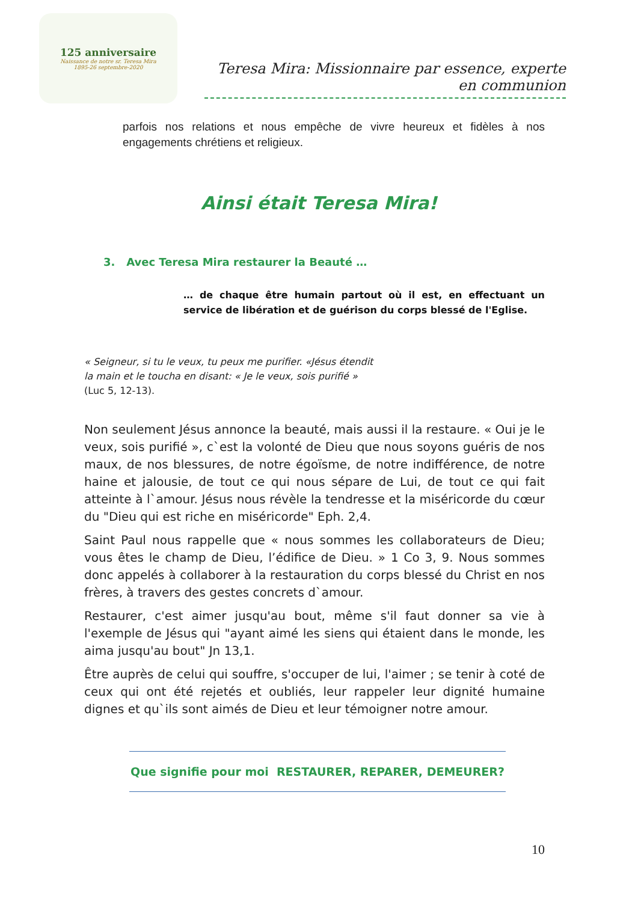125 anniversaire
Naissance de notre sr. Teresa Mira
1895-26 septembre-2020
Teresa Mira: Missionnaire par essence, experte en communion
parfois nos relations et nous empêche de vivre heureux et fidèles à nos engagements chrétiens et religieux.
Ainsi était Teresa Mira!
3. Avec Teresa Mira restaurer la Beauté …
… de chaque être humain partout où il est, en effectuant un service de libération et de guérison du corps blessé de l'Eglise.
« Seigneur, si tu le veux, tu peux me purifier. «Jésus étendit la main et le toucha en disant: « Je le veux, sois purifié » (Luc 5, 12-13).
Non seulement Jésus annonce la beauté, mais aussi il la restaure. « Oui je le veux, sois purifié », c`est la volonté de Dieu que nous soyons guéris de nos maux, de nos blessures, de notre égoïsme, de notre indifférence, de notre haine et jalousie, de tout ce qui nous sépare de Lui, de tout ce qui fait atteinte à l`amour. Jésus nous révèle la tendresse et la miséricorde du cœur du "Dieu qui est riche en miséricorde" Eph. 2,4.
Saint Paul nous rappelle que « nous sommes les collaborateurs de Dieu; vous êtes le champ de Dieu, l’édifice de Dieu. » 1 Co 3, 9. Nous sommes donc appelés à collaborer à la restauration du corps blessé du Christ en nos frères, à travers des gestes concrets d`amour.
Restaurer, c'est aimer jusqu'au bout, même s'il faut donner sa vie à l'exemple de Jésus qui "ayant aimé les siens qui étaient dans le monde, les aima jusqu'au bout" Jn 13,1.
Être auprès de celui qui souffre, s'occuper de lui, l'aimer ; se tenir à coté de ceux qui ont été rejetés et oubliés, leur rappeler leur dignité humaine dignes et qu`ils sont aimés de Dieu et leur témoigner notre amour.
Que signifie pour moi RESTAURER, REPARER, DEMEURER?
10